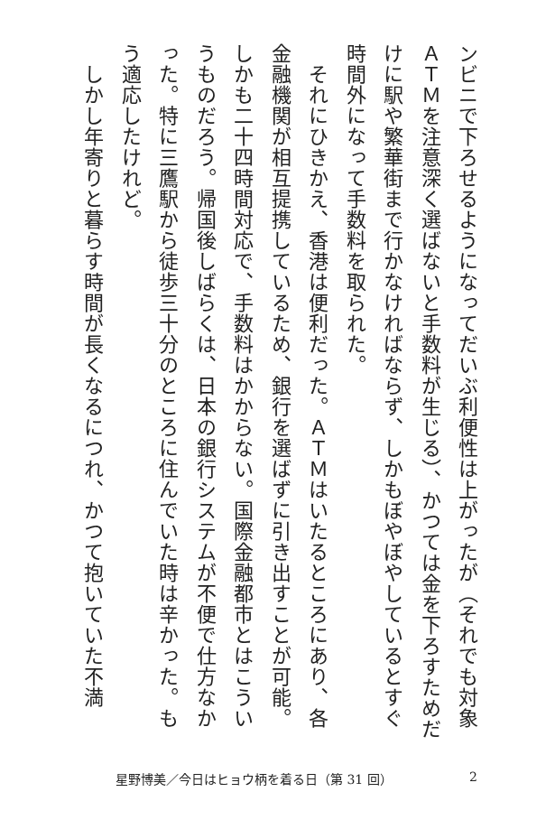ンビニで下ろせるようになってだいぶ利便性は上がったが（それでも対象ＡＴＭを注意深く選ばないと手数料が生じる）、かつては金を下ろすためだけに駅や繁華街まで行かなければならず、しかもぼやぼやしているとすぐ時間外になって手数料を取られた。
　それにひきかえ、香港は便利だった。ＡＴＭはいたるところにあり、各金融機関が相互提携しているため、銀行を選ばずに引き出すことが可能。しかも二十四時間対応で、手数料はかからない。国際金融都市とはこういうものだろう。帰国後しばらくは、日本の銀行システムが不便で仕方なかった。特に三鷹駅から徒歩三十分のところに住んでいた時は辛かった。もう適応したけれど。
　しかし年寄りと暮らす時間が長くなるにつれ、かつて抱いていた不満
星野博美／今日はヒョウ柄を着る日（第 31 回） 2